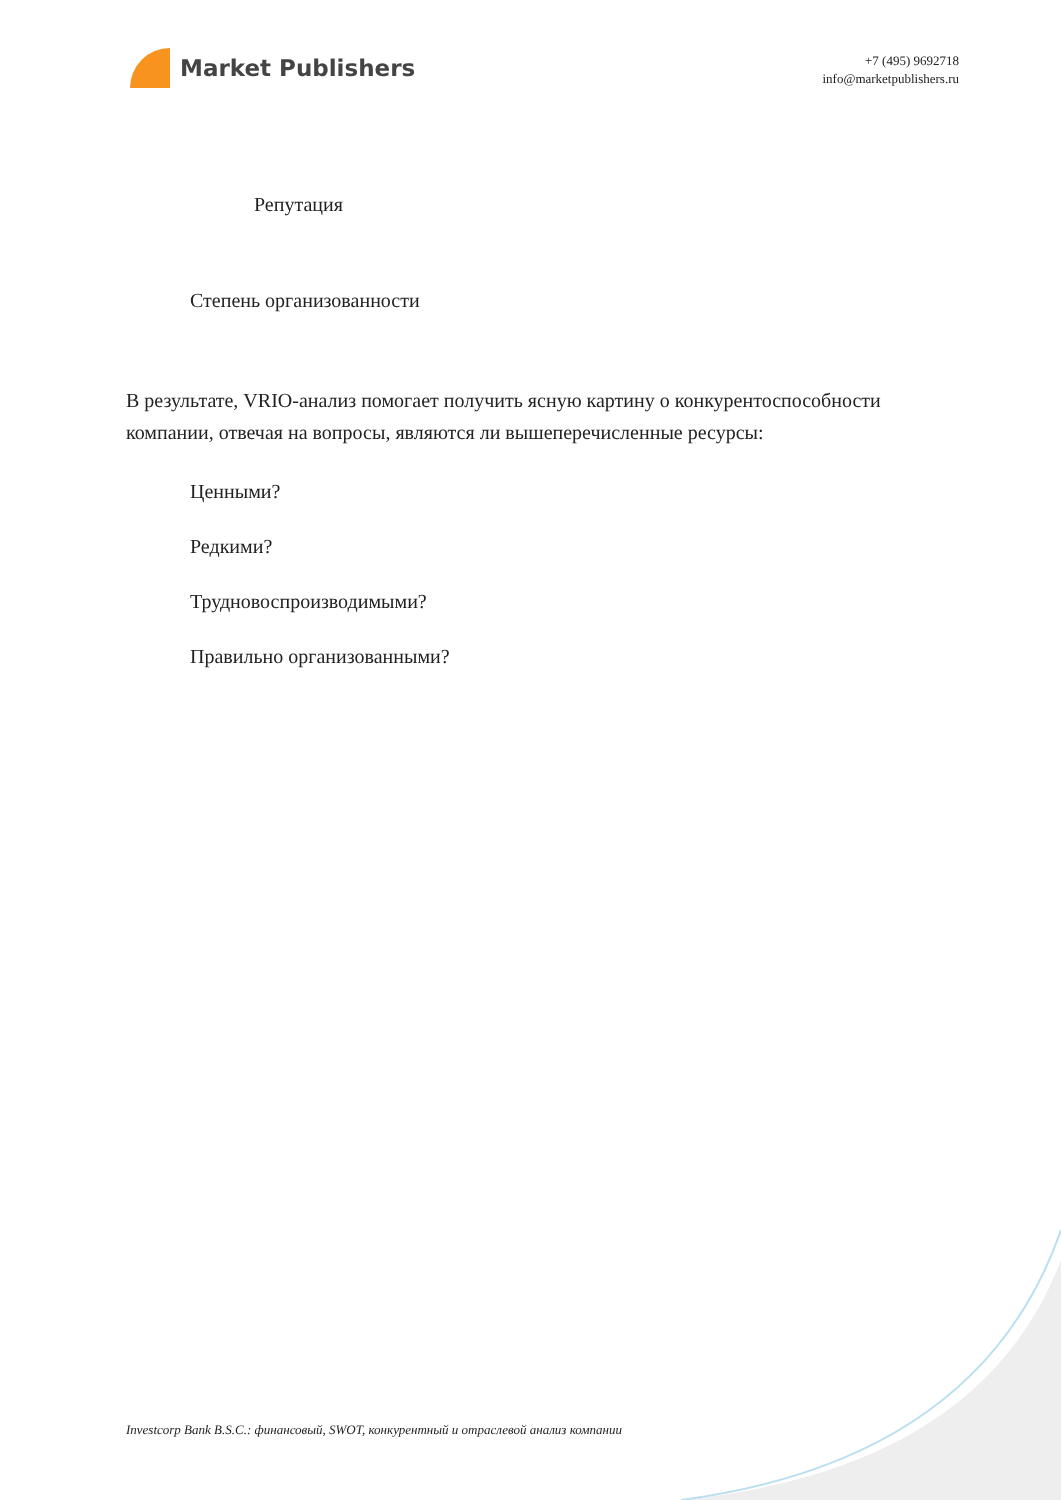Market Publishers
+7 (495) 9692718
info@marketpublishers.ru
Репутация
Степень организованности
В результате, VRIO-анализ помогает получить ясную картину о конкурентоспособности компании, отвечая на вопросы, являются ли вышеперечисленные ресурсы:
Ценными?
Редкими?
Трудновоспроизводимыми?
Правильно организованными?
Investcorp Bank B.S.C.: финансовый, SWOT, конкурентный и отраслевой анализ компании